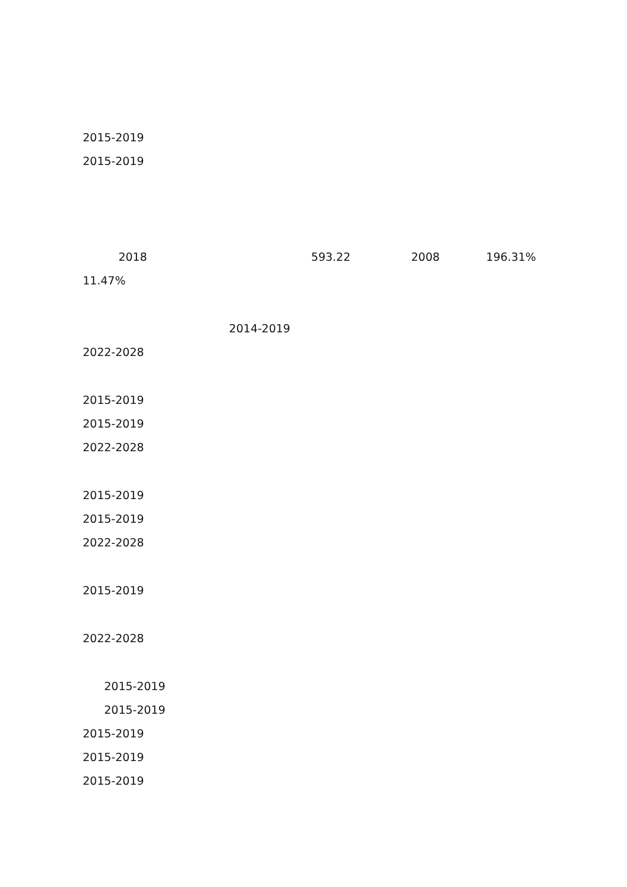2015-2019
2015-2019
2018 593.22 2008 196.31%
11.47%
2014-2019
2022-2028
2015-2019
2015-2019
2022-2028
2015-2019
2015-2019
2022-2028
2015-2019
2022-2028
2015-2019
2015-2019
2015-2019
2015-2019
2015-2019